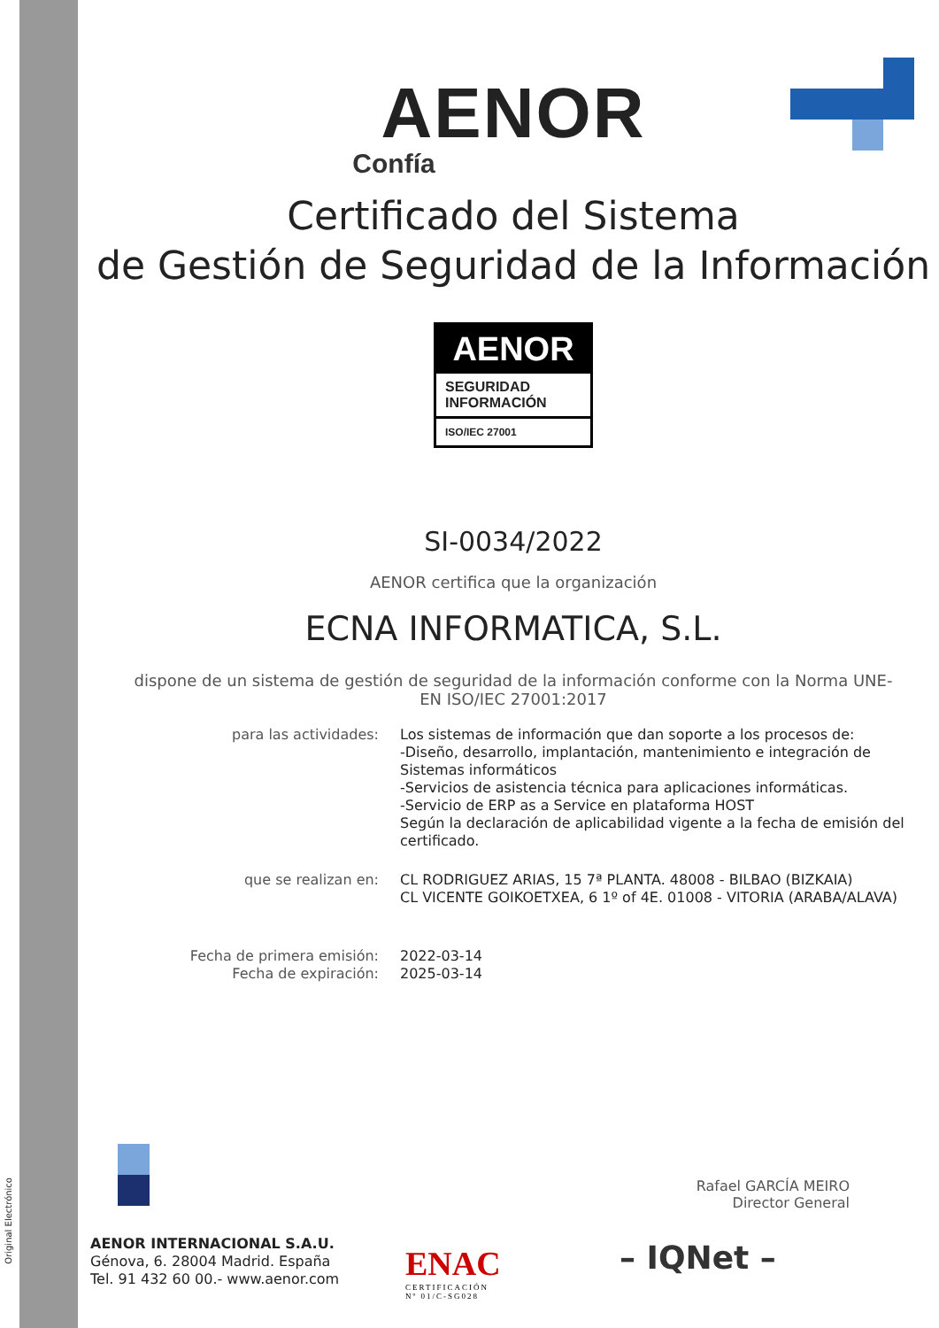Original Electrónico
AENOR
Confía
Certificado del Sistema
de Gestión de Seguridad de la Información
AENOR
SEGURIDAD
INFORMACIÓN
ISO/IEC 27001
SI-0034/2022
AENOR certifica que la organización
ECNA INFORMATICA, S.L.
dispone de un sistema de gestión de seguridad de la información conforme con la Norma UNE-EN ISO/IEC 27001:2017
| para las actividades: | Los sistemas de información que dan soporte a los procesos de: -Diseño, desarrollo, implantación, mantenimiento e integración de Sistemas informáticos -Servicios de asistencia técnica para aplicaciones informáticas. -Servicio de ERP as a Service en plataforma HOST Según la declaración de aplicabilidad vigente a la fecha de emisión del certificado. |
| que se realizan en: | CL RODRIGUEZ ARIAS, 15 7ª PLANTA. 48008 - BILBAO (BIZKAIA) CL VICENTE GOIKOETXEA, 6 1º of 4E. 01008 - VITORIA (ARABA/ALAVA) |
| Fecha de primera emisión: Fecha de expiración: | 2022-03-14 2025-03-14 |
Rafael GARCÍA MEIRO
Director General
AENOR INTERNACIONAL S.A.U.
Génova, 6. 28004 Madrid. España
Tel. 91 432 60 00.- www.aenor.com
ENAC
CERTIFICACIÓN
Nº 01/C-SG028
– IQNet –